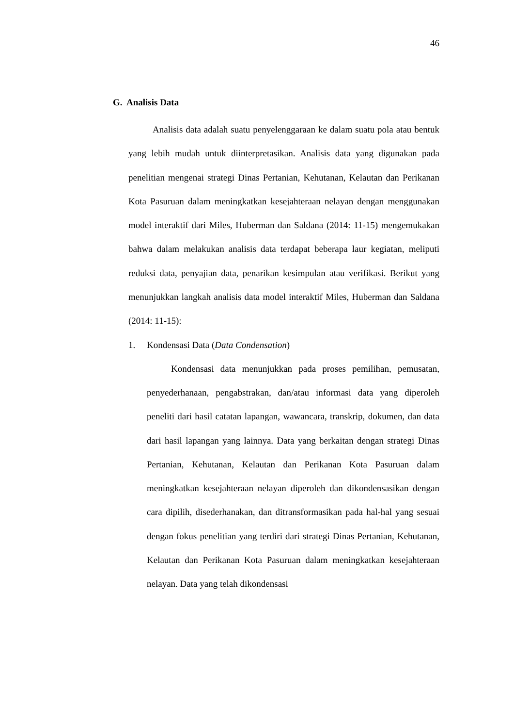46
G. Analisis Data
Analisis data adalah suatu penyelenggaraan ke dalam suatu pola atau bentuk yang lebih mudah untuk diinterpretasikan. Analisis data yang digunakan pada penelitian mengenai strategi Dinas Pertanian, Kehutanan, Kelautan dan Perikanan Kota Pasuruan dalam meningkatkan kesejahteraan nelayan dengan menggunakan model interaktif dari Miles, Huberman dan Saldana (2014: 11-15) mengemukakan bahwa dalam melakukan analisis data terdapat beberapa laur kegiatan, meliputi reduksi data, penyajian data, penarikan kesimpulan atau verifikasi. Berikut yang menunjukkan langkah analisis data model interaktif Miles, Huberman dan Saldana (2014: 11-15):
1. Kondensasi Data (Data Condensation)
Kondensasi data menunjukkan pada proses pemilihan, pemusatan, penyederhanaan, pengabstrakan, dan/atau informasi data yang diperoleh peneliti dari hasil catatan lapangan, wawancara, transkrip, dokumen, dan data dari hasil lapangan yang lainnya. Data yang berkaitan dengan strategi Dinas Pertanian, Kehutanan, Kelautan dan Perikanan Kota Pasuruan dalam meningkatkan kesejahteraan nelayan diperoleh dan dikondensasikan dengan cara dipilih, disederhanakan, dan ditransformasikan pada hal-hal yang sesuai dengan fokus penelitian yang terdiri dari strategi Dinas Pertanian, Kehutanan, Kelautan dan Perikanan Kota Pasuruan dalam meningkatkan kesejahteraan nelayan. Data yang telah dikondensasi